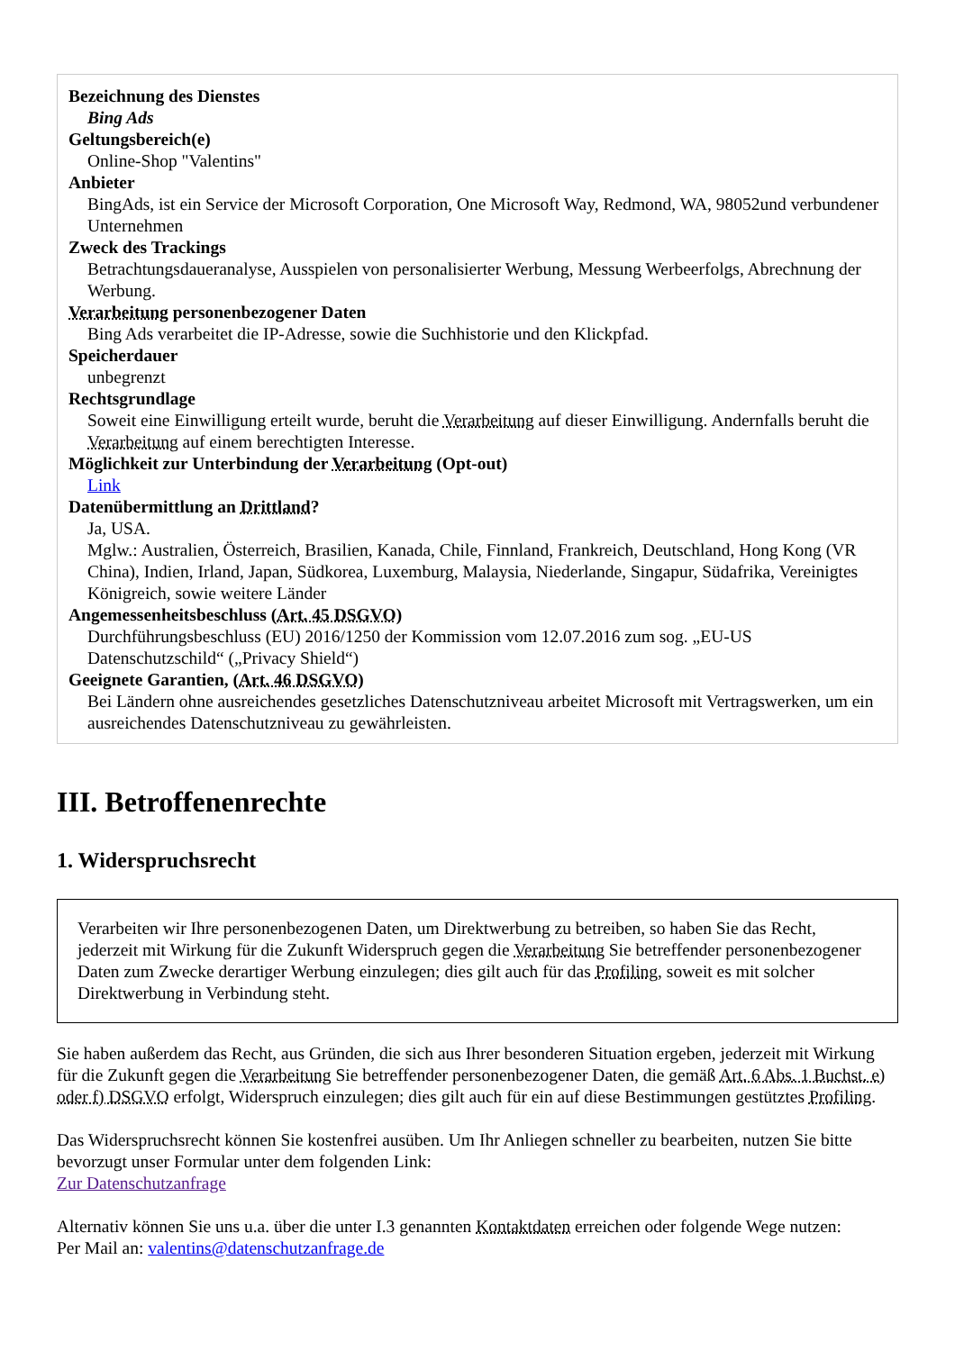Bezeichnung des Dienstes
Bing Ads
Geltungsbereich(e)
Online-Shop "Valentins"
Anbieter
BingAds, ist ein Service der Microsoft Corporation, One Microsoft Way, Redmond, WA, 98052und verbundener Unternehmen
Zweck des Trackings
Betrachtungsdaueranalyse, Ausspielen von personalisierter Werbung, Messung Werbeerfolgs, Abrechnung der Werbung.
Verarbeitung personenbezogener Daten
Bing Ads verarbeitet die IP-Adresse, sowie die Suchhistorie und den Klickpfad.
Speicherdauer
unbegrenzt
Rechtsgrundlage
Soweit eine Einwilligung erteilt wurde, beruht die Verarbeitung auf dieser Einwilligung. Andernfalls beruht die Verarbeitung auf einem berechtigten Interesse.
Möglichkeit zur Unterbindung der Verarbeitung (Opt-out)
Link
Datenübermittlung an Drittland?
Ja, USA.
Mglw.: Australien, Österreich, Brasilien, Kanada, Chile, Finnland, Frankreich, Deutschland, Hong Kong (VR China), Indien, Irland, Japan, Südkorea, Luxemburg, Malaysia, Niederlande, Singapur, Südafrika, Vereinigtes Königreich, sowie weitere Länder
Angemessenheitsbeschluss (Art. 45 DSGVO)
Durchführungsbeschluss (EU) 2016/1250 der Kommission vom 12.07.2016 zum sog. „EU-US Datenschutzschild“ („Privacy Shield“)
Geeignete Garantien, (Art. 46 DSGVO)
Bei Ländern ohne ausreichendes gesetzliches Datenschutzniveau arbeitet Microsoft mit Vertragswerken, um ein ausreichendes Datenschutzniveau zu gewährleisten.
III. Betroffenenrechte
1. Widerspruchsrecht
Verarbeiten wir Ihre personenbezogenen Daten, um Direktwerbung zu betreiben, so haben Sie das Recht, jederzeit mit Wirkung für die Zukunft Widerspruch gegen die Verarbeitung Sie betreffender personenbezogener Daten zum Zwecke derartiger Werbung einzulegen; dies gilt auch für das Profiling, soweit es mit solcher Direktwerbung in Verbindung steht.
Sie haben außerdem das Recht, aus Gründen, die sich aus Ihrer besonderen Situation ergeben, jederzeit mit Wirkung für die Zukunft gegen die Verarbeitung Sie betreffender personenbezogener Daten, die gemäß Art. 6 Abs. 1 Buchst. e) oder f) DSGVO erfolgt, Widerspruch einzulegen; dies gilt auch für ein auf diese Bestimmungen gestütztes Profiling.
Das Widerspruchsrecht können Sie kostenfrei ausüben. Um Ihr Anliegen schneller zu bearbeiten, nutzen Sie bitte bevorzugt unser Formular unter dem folgenden Link:
Zur Datenschutzanfrage
Alternativ können Sie uns u.a. über die unter I.3 genannten Kontaktdaten erreichen oder folgende Wege nutzen:
Per Mail an: valentins@datenschutzanfrage.de